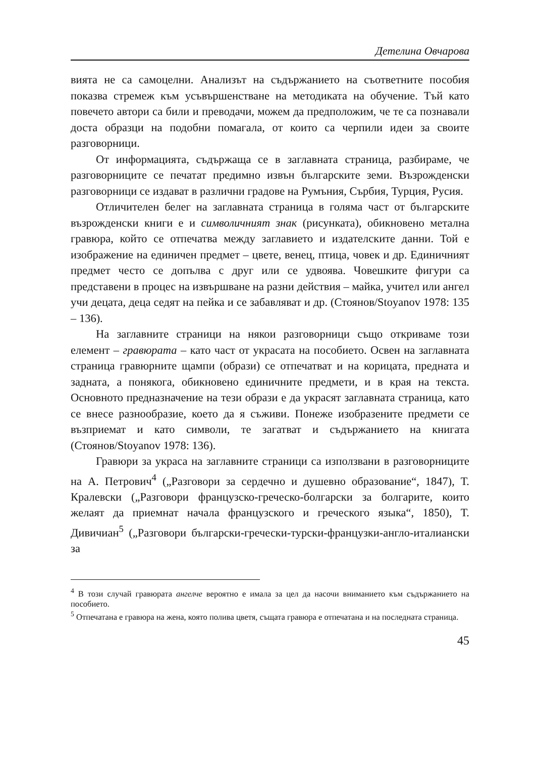Детелина Овчарова
вията не са самоцелни. Анализът на съдържанието на съответните пособия показва стремеж към усъвършенстване на методиката на обучение. Тъй като повечето автори са били и преводачи, можем да предположим, че те са познавали доста образци на подобни помагала, от които са черпили идеи за своите разговорници.
От информацията, съдържаща се в заглавната страница, разбираме, че разговорниците се печатат предимно извън българските земи. Възрожденски разговорници се издават в различни градове на Румъния, Сърбия, Турция, Русия.
Отличителен белег на заглавната страница в голяма част от българските възрожденски книги е и символичният знак (рисунката), обикновено метална гравюра, който се отпечатва между заглавието и издателските данни. Той е изображение на единичен предмет – цвете, венец, птица, човек и др. Единичният предмет често се допълва с друг или се удвоява. Човешките фигури са представени в процес на извършване на разни действия – майка, учител или ангел учи децата, деца седят на пейка и се забавляват и др. (Стоянов/Stoyanov 1978: 135 – 136).
На заглавните страници на някои разговорници също откриваме този елемент – гравюрата – като част от украсата на пособието. Освен на заглавната страница гравюрните щампи (образи) се отпечатват и на корицата, предната и задната, а понякога, обикновено единичните предмети, и в края на текста. Основното предназначение на тези образи е да украсят заглавната страница, като се внесе разнообразие, което да я съживи. Понеже изобразените предмети се възприемат и като символи, те загатват и съдържанието на книгата (Стоянов/Stoyanov 1978: 136).
Гравюри за украса на заглавните страници са използвани в разговорниците на А. Петрович<sup>4</sup> („Разговори за сердечно и душевно образование“, 1847), Т. Кралевски („Разговори французско-греческо-болгарски за болгарите, които желаят да приемнат начала французского и греческого языка“, 1850), Т. Дивичиан<sup>5</sup> („Разговори български-гречески-турски-французки-англо-италиански за
<sup>4</sup> В този случай гравюрата ангелче вероятно е имала за цел да насочи вниманието към съдържанието на пособието.
<sup>5</sup> Отпечатана е гравюра на жена, която полива цветя, същата гравюра е отпечатана и на последната страница.
45